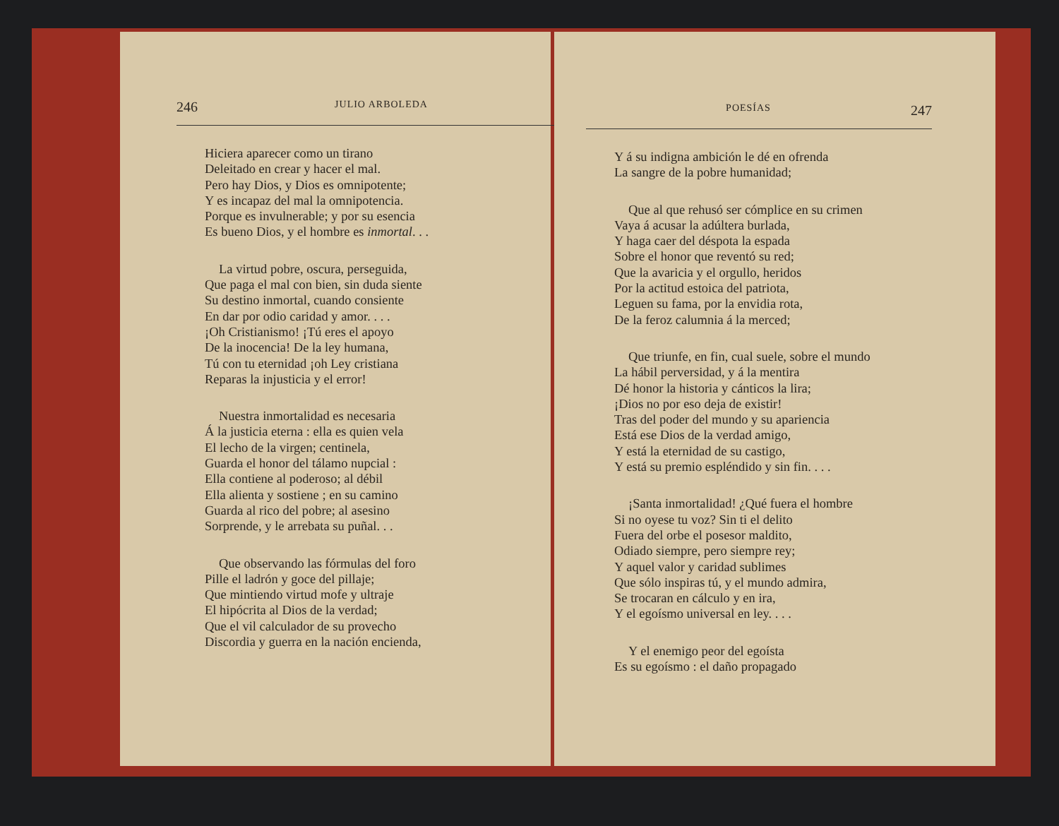246 JULIO ARBOLEDA
Hiciera aparecer como un tirano
Deleitado en crear y hacer el mal.
Pero hay Dios, y Dios es omnipotente;
Y es incapaz del mal la omnipotencia.
Porque es invulnerable; y por su esencia
Es bueno Dios, y el hombre es inmortal. . .
La virtud pobre, oscura, perseguida,
Que paga el mal con bien, sin duda siente
Su destino inmortal, cuando consiente
En dar por odio caridad y amor. . . .
¡Oh Cristianismo! ¡Tú eres el apoyo
De la inocencia! De la ley humana,
Tú con tu eternidad ¡oh Ley cristiana
Reparas la injusticia y el error!
Nuestra inmortalidad es necesaria
Á la justicia eterna : ella es quien vela
El lecho de la virgen; centinela,
Guarda el honor del tálamo nupcial :
Ella contiene al poderoso; al débil
Ella alienta y sostiene ; en su camino
Guarda al rico del pobre; al asesino
Sorprende, y le arrebata su puñal. . .
Que observando las fórmulas del foro
Pille el ladrón y goce del pillaje;
Que mintiendo virtud mofe y ultraje
El hipócrita al Dios de la verdad;
Que el vil calculador de su provecho
Discordia y guerra en la nación encienda,
POESÍAS 247
Y á su indigna ambición le dé en ofrenda
La sangre de la pobre humanidad;
Que al que rehusó ser cómplice en su crimen
Vaya á acusar la adúltera burlada,
Y haga caer del déspota la espada
Sobre el honor que reventó su red;
Que la avaricia y el orgullo, heridos
Por la actitud estoica del patriota,
Leguen su fama, por la envidia rota,
De la feroz calumnia á la merced;
Que triunfe, en fin, cual suele, sobre el mundo
La hábil perversidad, y á la mentira
Dé honor la historia y cánticos la lira;
¡Dios no por eso deja de existir!
Tras del poder del mundo y su apariencia
Está ese Dios de la verdad amigo,
Y está la eternidad de su castigo,
Y está su premio espléndido y sin fin. . . .
¡Santa inmortalidad! ¿Qué fuera el hombre
Si no oyese tu voz? Sin ti el delito
Fuera del orbe el posesor maldito,
Odiado siempre, pero siempre rey;
Y aquel valor y caridad sublimes
Que sólo inspiras tú, y el mundo admira,
Se trocaran en cálculo y en ira,
Y el egoísmo universal en ley. . . .
Y el enemigo peor del egoísta
Es su egoísmo : el daño propagado